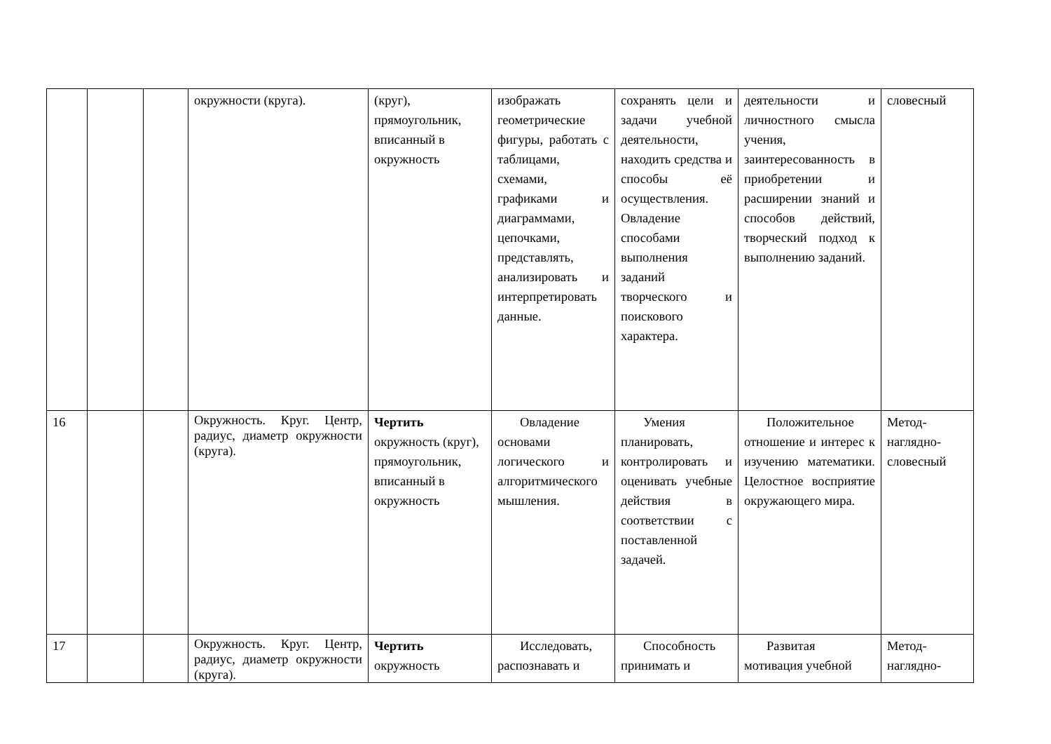| | | | окружности (круга). | (круг), прямоугольник, вписанный в окружность | изображать геометрические фигуры, работать с таблицами, схемами, графиками и диаграммами, цепочками, представлять, анализировать и интерпретировать данные. | сохранять цели и задачи учебной деятельности, находить средства и способы её осуществления. Овладение способами выполнения заданий творческого и поискового характера. | деятельности и личностного смысла учения, заинтересованность в приобретении и расширении знаний и способов действий, творческий подход к выполнению заданий. | словесный |
| 16 | | | Окружность. Круг. Центр, радиус, диаметр окружности (круга). | Чертить окружность (круг), прямоугольник, вписанный в окружность | Овладение основами логического и алгоритмического мышления. | Умения планировать, контролировать и оценивать учебные действия в соответствии с поставленной задачей. | Положительное отношение и интерес к изучению математики. Целостное восприятие окружающего мира. | Метод-наглядно-словесный |
| 17 | | | Окружность. Круг. Центр, радиус, диаметр окружности (круга). | Чертить окружность | Исследовать, распознавать и | Способность принимать и | Развитая мотивация учебной | Метод-наглядно- |